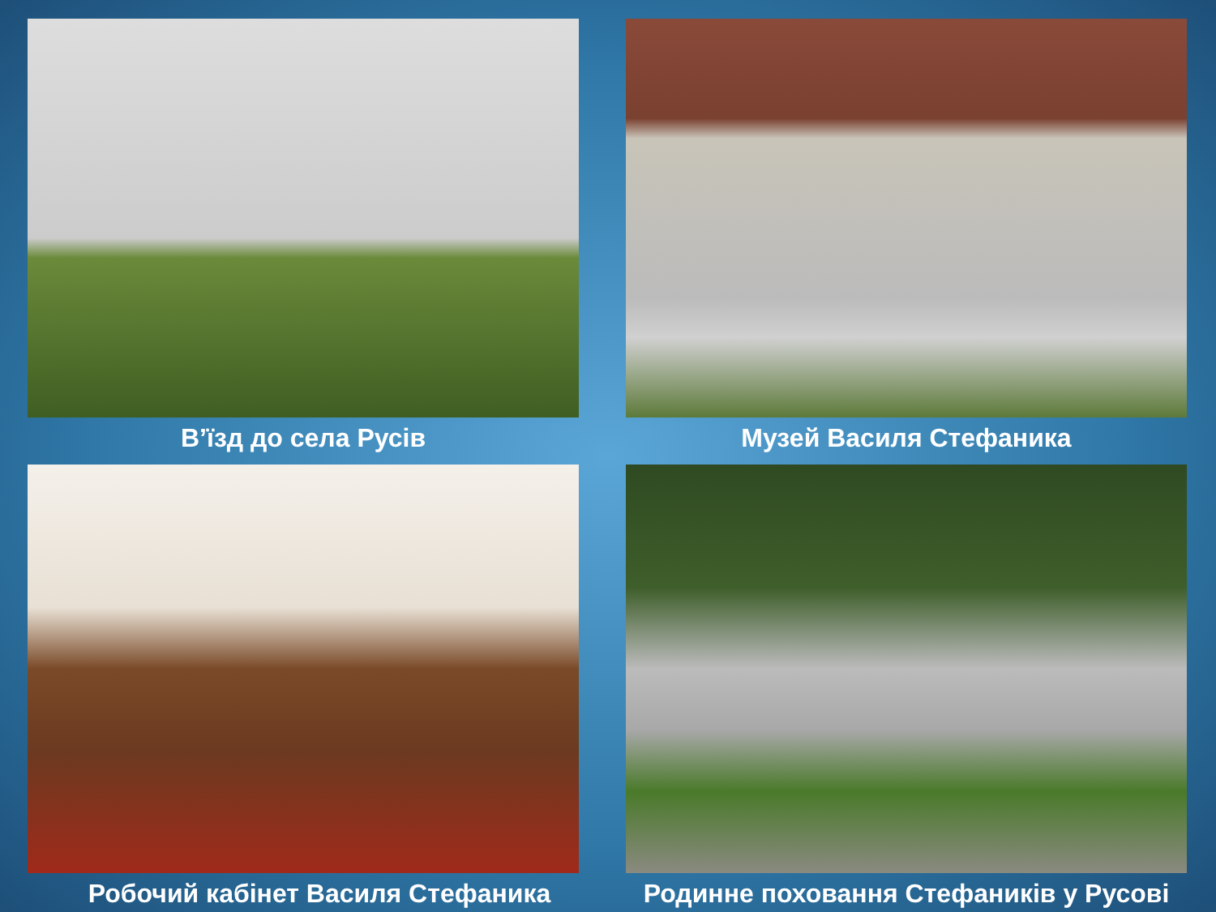В’їзд до села Русів
Музей Василя Стефаника
Робочий кабінет Василя Стефаника
Родинне поховання Стефаників у Русові